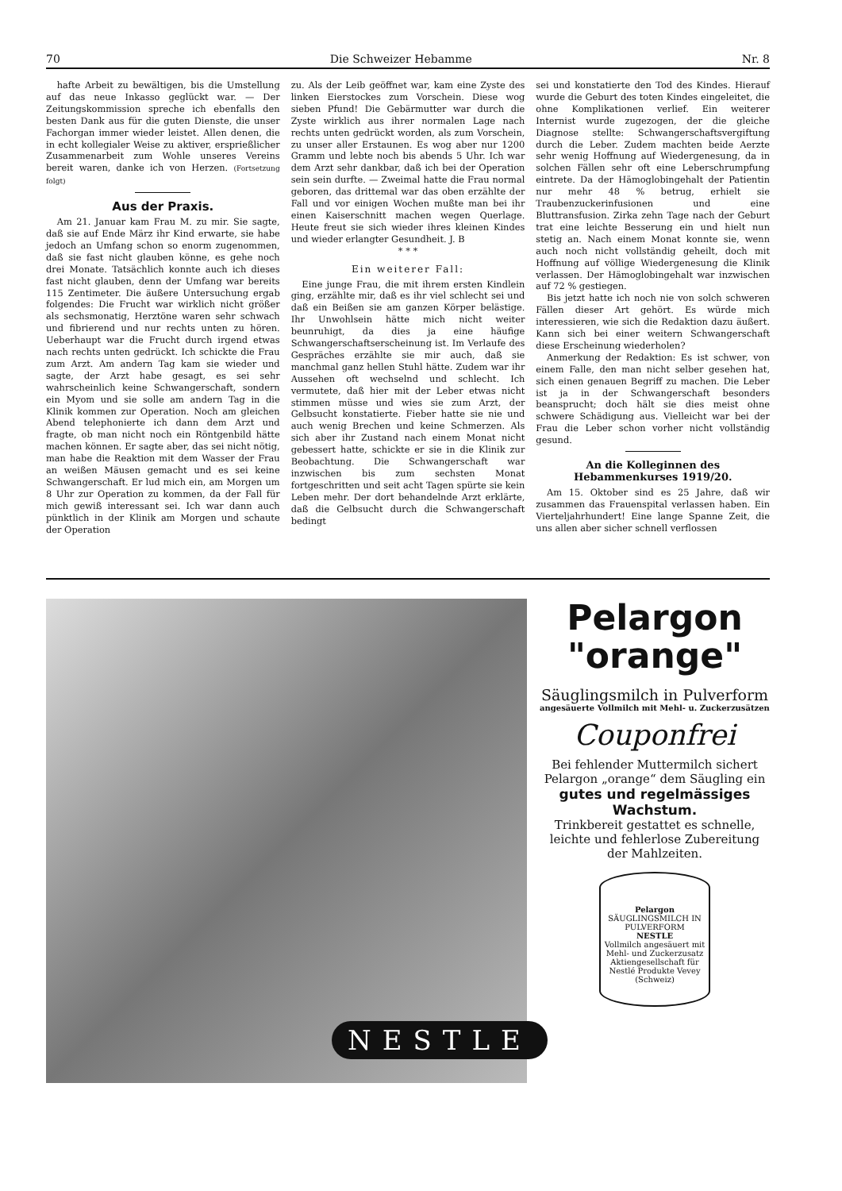70 Die Schweizer Hebamme Nr. 8
hafte Arbeit zu bewältigen, bis die Umstellung auf das neue Inkasso geglückt war. — Der Zeitungskommission spreche ich ebenfalls den besten Dank aus für die guten Dienste, die unser Fachorgan immer wieder leistet. Allen denen, die in echt kollegialer Weise zu aktiver, ersprießlicher Zusammenarbeit zum Wohle unseres Vereins bereit waren, danke ich von Herzen. (Fortsetzung folgt)
Aus der Praxis.
Am 21. Januar kam Frau M. zu mir. Sie sagte, daß sie auf Ende März ihr Kind erwarte, sie habe jedoch an Umfang schon so enorm zugenommen, daß sie fast nicht glauben könne, es gehe noch drei Monate. Tatsächlich konnte auch ich dieses fast nicht glauben, denn der Umfang war bereits 115 Zentimeter. Die äußere Untersuchung ergab folgendes: Die Frucht war wirklich nicht größer als sechsmonatig, Herztöne waren sehr schwach und fibrierend und nur rechts unten zu hören. Ueberhaupt war die Frucht durch irgend etwas nach rechts unten gedrückt. Ich schickte die Frau zum Arzt. Am andern Tag kam sie wieder und sagte, der Arzt habe gesagt, es sei sehr wahrscheinlich keine Schwangerschaft, sondern ein Myom und sie solle am andern Tag in die Klinik kommen zur Operation. Noch am gleichen Abend telephonierte ich dann dem Arzt und fragte, ob man nicht noch ein Röntgenbild hätte machen können. Er sagte aber, das sei nicht nötig, man habe die Reaktion mit dem Wasser der Frau an weißen Mäusen gemacht und es sei keine Schwangerschaft. Er lud mich ein, am Morgen um 8 Uhr zur Operation zu kommen, da der Fall für mich gewiß interessant sei. Ich war dann auch pünktlich in der Klinik am Morgen und schaute der Operation
zu. Als der Leib geöffnet war, kam eine Zyste des linken Eierstockes zum Vorschein. Diese wog sieben Pfund! Die Gebärmutter war durch die Zyste wirklich aus ihrer normalen Lage nach rechts unten gedrückt worden, als zum Vorschein, zu unser aller Erstaunen. Es wog aber nur 1200 Gramm und lebte noch bis abends 5 Uhr. Ich war dem Arzt sehr dankbar, daß ich bei der Operation sein sein durfte. — Zweimal hatte die Frau normal geboren, das drittemal war das oben erzählte der Fall und vor einigen Wochen mußte man bei ihr einen Kaiserschnitt machen wegen Querlage. Heute freut sie sich wieder ihres kleinen Kindes und wieder erlangter Gesundheit. J. B
* * *
Ein weiterer Fall:
Eine junge Frau, die mit ihrem ersten Kindlein ging, erzählte mir, daß es ihr viel schlecht sei und daß ein Beißen sie am ganzen Körper belästige. Ihr Unwohlsein hätte mich nicht weiter beunruhigt, da dies ja eine häufige Schwangerschaftserscheinung ist. Im Verlaufe des Gespräches erzählte sie mir auch, daß sie manchmal ganz hellen Stuhl hätte. Zudem war ihr Aussehen oft wechselnd und schlecht. Ich vermutete, daß hier mit der Leber etwas nicht stimmen müsse und wies sie zum Arzt, der Gelbsucht konstatierte. Fieber hatte sie nie und auch wenig Brechen und keine Schmerzen. Als sich aber ihr Zustand nach einem Monat nicht gebessert hatte, schickte er sie in die Klinik zur Beobachtung. Die Schwangerschaft war inzwischen bis zum sechsten Monat fortgeschritten und seit acht Tagen spürte sie kein Leben mehr. Der dort behandelnde Arzt erklärte, daß die Gelbsucht durch die Schwangerschaft bedingt
sei und konstatierte den Tod des Kindes. Hierauf wurde die Geburt des toten Kindes eingeleitet, die ohne Komplikationen verlief. Ein weiterer Internist wurde zugezogen, der die gleiche Diagnose stellte: Schwangerschaftsvergiftung durch die Leber. Zudem machten beide Aerzte sehr wenig Hoffnung auf Wiedergenesung, da in solchen Fällen sehr oft eine Leberschrumpfung eintrete. Da der Hämoglobingehalt der Patientin nur mehr 48 % betrug, erhielt sie Traubenzuckerinfusionen und eine Bluttransfusion. Zirka zehn Tage nach der Geburt trat eine leichte Besserung ein und hielt nun stetig an. Nach einem Monat konnte sie, wenn auch noch nicht vollständig geheilt, doch mit Hoffnung auf völlige Wiedergenesung die Klinik verlassen. Der Hämoglobingehalt war inzwischen auf 72 % gestiegen.
Bis jetzt hatte ich noch nie von solch schweren Fällen dieser Art gehört. Es würde mich interessieren, wie sich die Redaktion dazu äußert. Kann sich bei einer weitern Schwangerschaft diese Erscheinung wiederholen?
Anmerkung der Redaktion: Es ist schwer, von einem Falle, den man nicht selber gesehen hat, sich einen genauen Begriff zu machen. Die Leber ist ja in der Schwangerschaft besonders beansprucht; doch hält sie dies meist ohne schwere Schädigung aus. Vielleicht war bei der Frau die Leber schon vorher nicht vollständig gesund.
An die Kolleginnen des Hebammenkurses 1919/20.
Am 15. Oktober sind es 25 Jahre, daß wir zusammen das Frauenspital verlassen haben. Ein Vierteljahrhundert! Eine lange Spanne Zeit, die uns allen aber sicher schnell verflossen
NESTLE
Pelargon
"orange"
Säuglingsmilch in Pulverform
angesäuerte Vollmilch mit Mehl- u. Zuckerzusätzen
Couponfrei
Bei fehlender Muttermilch sichert Pelargon „orange“ dem Säugling ein
gutes und regelmässiges Wachstum.
Trinkbereit gestattet es schnelle, leichte und fehlerlose Zubereitung der Mahlzeiten.
Pelargon
SÄUGLINGSMILCH IN PULVERFORM
NESTLE
Vollmilch angesäuert mit Mehl- und Zuckerzusatz
Aktiengesellschaft für Nestlé Produkte Vevey (Schweiz)